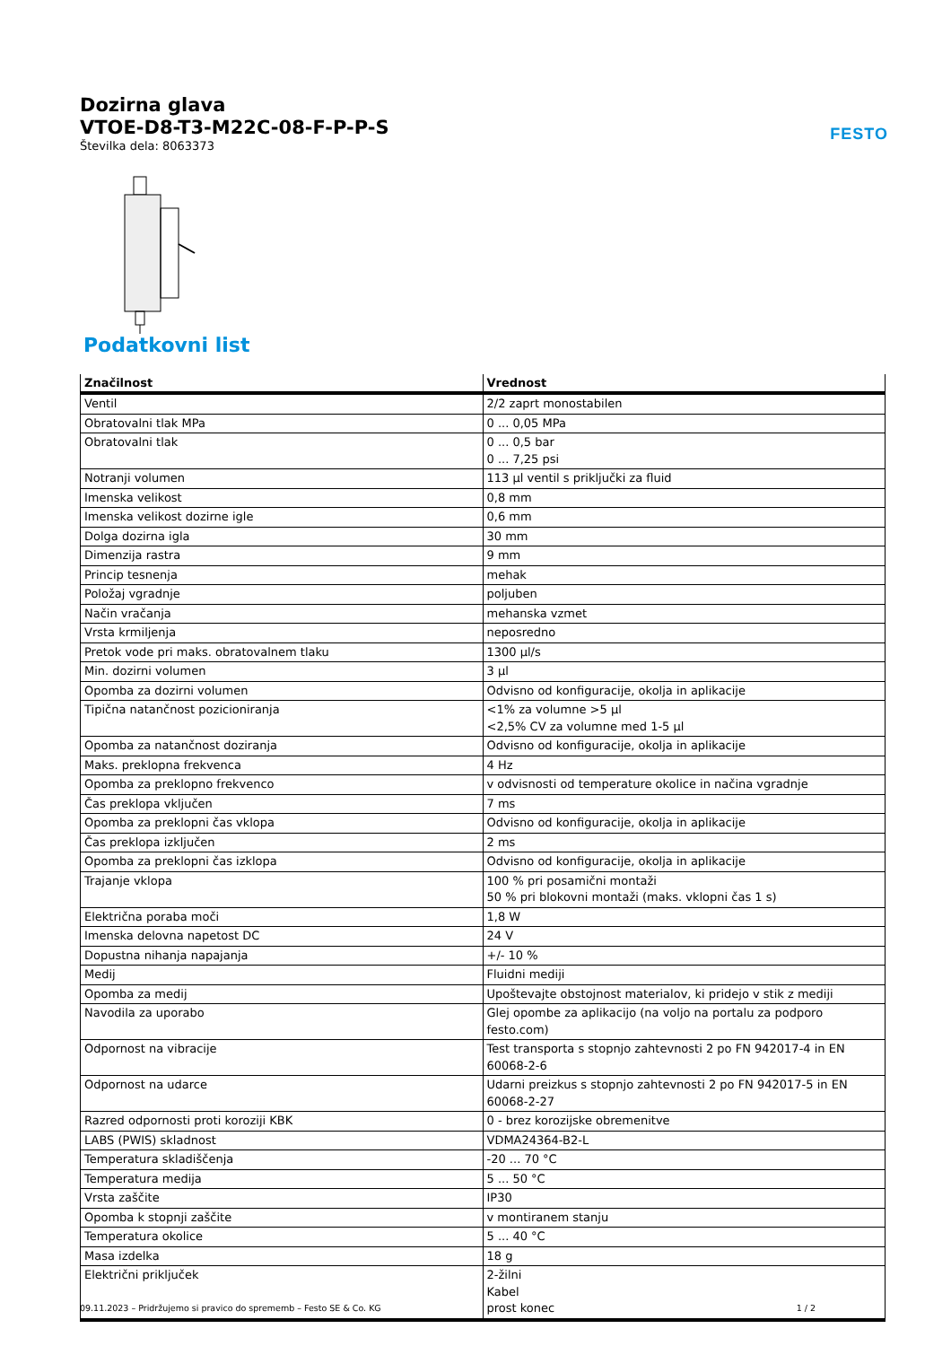Dozirna glava
VTOE-D8-T3-M22C-08-F-P-P-S
Številka dela: 8063373
FESTO
Podatkovni list
| Značilnost | Vrednost |
| --- | --- |
| Ventil | 2/2 zaprt monostabilen |
| Obratovalni tlak MPa | 0 ... 0,05 MPa |
| Obratovalni tlak | 0 ... 0,5 bar 0 ... 7,25 psi |
| Notranji volumen | 113 µl ventil s priključki za fluid |
| Imenska velikost | 0,8 mm |
| Imenska velikost dozirne igle | 0,6 mm |
| Dolga dozirna igla | 30 mm |
| Dimenzija rastra | 9 mm |
| Princip tesnenja | mehak |
| Položaj vgradnje | poljuben |
| Način vračanja | mehanska vzmet |
| Vrsta krmiljenja | neposredno |
| Pretok vode pri maks. obratovalnem tlaku | 1300 µl/s |
| Min. dozirni volumen | 3 µl |
| Opomba za dozirni volumen | Odvisno od konfiguracije, okolja in aplikacije |
| Tipična natančnost pozicioniranja | <1% za volumne >5 µl <2,5% CV za volumne med 1-5 µl |
| Opomba za natančnost doziranja | Odvisno od konfiguracije, okolja in aplikacije |
| Maks. preklopna frekvenca | 4 Hz |
| Opomba za preklopno frekvenco | v odvisnosti od temperature okolice in načina vgradnje |
| Čas preklopa vključen | 7 ms |
| Opomba za preklopni čas vklopa | Odvisno od konfiguracije, okolja in aplikacije |
| Čas preklopa izključen | 2 ms |
| Opomba za preklopni čas izklopa | Odvisno od konfiguracije, okolja in aplikacije |
| Trajanje vklopa | 100 % pri posamični montaži 50 % pri blokovni montaži (maks. vklopni čas 1 s) |
| Električna poraba moči | 1,8 W |
| Imenska delovna napetost DC | 24 V |
| Dopustna nihanja napajanja | +/- 10 % |
| Medij | Fluidni mediji |
| Opomba za medij | Upoštevajte obstojnost materialov, ki pridejo v stik z mediji |
| Navodila za uporabo | Glej opombe za aplikacijo (na voljo na portalu za podporo festo.com) |
| Odpornost na vibracije | Test transporta s stopnjo zahtevnosti 2 po FN 942017-4 in EN 60068-2-6 |
| Odpornost na udarce | Udarni preizkus s stopnjo zahtevnosti 2 po FN 942017-5 in EN 60068-2-27 |
| Razred odpornosti proti koroziji KBK | 0 - brez korozijske obremenitve |
| LABS (PWIS) skladnost | VDMA24364-B2-L |
| Temperatura skladiščenja | -20 ... 70 °C |
| Temperatura medija | 5 ... 50 °C |
| Vrsta zaščite | IP30 |
| Opomba k stopnji zaščite | v montiranem stanju |
| Temperatura okolice | 5 ... 40 °C |
| Masa izdelka | 18 g |
| Električni priključek | 2-žilni Kabel prost konec |
09.11.2023 – Pridržujemo si pravico do sprememb – Festo SE & Co. KG 1 / 2